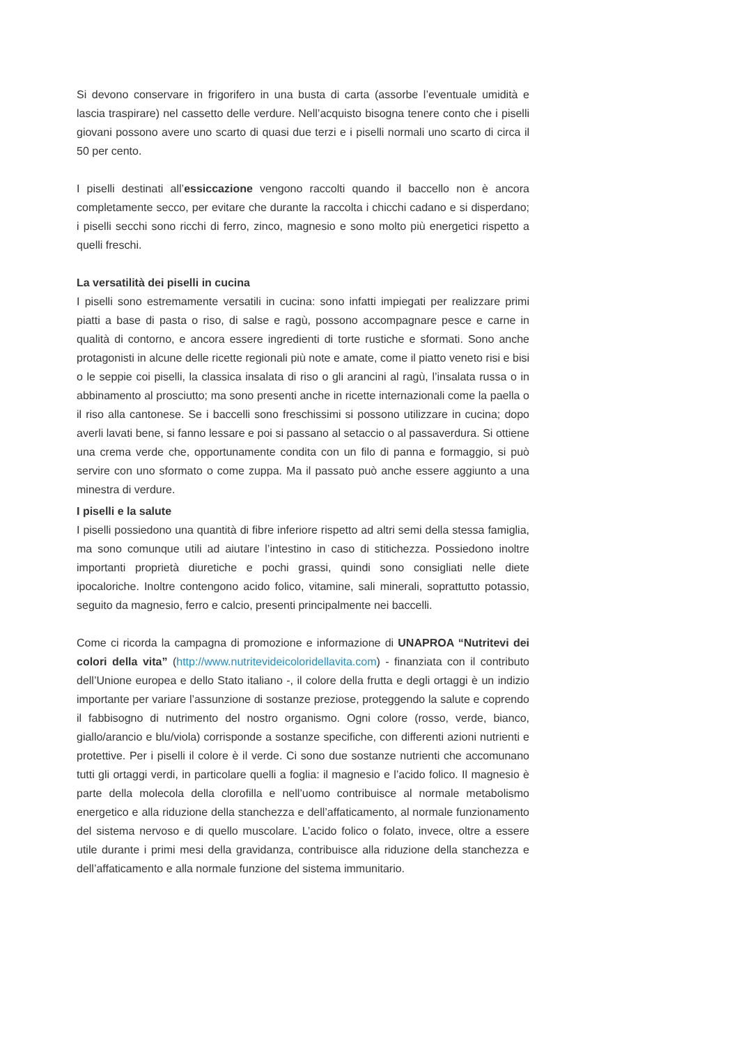Si devono conservare in frigorifero in una busta di carta (assorbe l’eventuale umidità e lascia traspirare) nel cassetto delle verdure. Nell’acquisto bisogna tenere conto che i piselli giovani possono avere uno scarto di quasi due terzi e i piselli normali uno scarto di circa il 50 per cento.
I piselli destinati all’essiccazione vengono raccolti quando il baccello non è ancora completamente secco, per evitare che durante la raccolta i chicchi cadano e si disperdano; i piselli secchi sono ricchi di ferro, zinco, magnesio e sono molto più energetici rispetto a quelli freschi.
La versatilità dei piselli in cucina
I piselli sono estremamente versatili in cucina: sono infatti impiegati per realizzare primi piatti a base di pasta o riso, di salse e ragù, possono accompagnare pesce e carne in qualità di contorno, e ancora essere ingredienti di torte rustiche e sformati. Sono anche protagonisti in alcune delle ricette regionali più note e amate, come il piatto veneto risi e bisi o le seppie coi piselli, la classica insalata di riso o gli arancini al ragù, l’insalata russa o in abbinamento al prosciutto; ma sono presenti anche in ricette internazionali come la paella o il riso alla cantonese. Se i baccelli sono freschissimi si possono utilizzare in cucina; dopo averli lavati bene, si fanno lessare e poi si passano al setaccio o al passaverdura. Si ottiene una crema verde che, opportunamente condita con un filo di panna e formaggio, si può servire con uno sformato o come zuppa. Ma il passato può anche essere aggiunto a una minestra di verdure.
I piselli e la salute
I piselli possiedono una quantità di fibre inferiore rispetto ad altri semi della stessa famiglia, ma sono comunque utili ad aiutare l’intestino in caso di stitichezza. Possiedono inoltre importanti proprietà diuretiche e pochi grassi, quindi sono consigliati nelle diete ipocaloriche. Inoltre contengono acido folico, vitamine, sali minerali, soprattutto potassio, seguito da magnesio, ferro e calcio, presenti principalmente nei baccelli.
Come ci ricorda la campagna di promozione e informazione di UNAPROA “Nutritevi dei colori della vita” (http://www.nutritevideicoloridellavita.com) - finanziata con il contributo dell’Unione europea e dello Stato italiano -, il colore della frutta e degli ortaggi è un indizio importante per variare l’assunzione di sostanze preziose, proteggendo la salute e coprendo il fabbisogno di nutrimento del nostro organismo. Ogni colore (rosso, verde, bianco, giallo/arancio e blu/viola) corrisponde a sostanze specifiche, con differenti azioni nutrienti e protettive. Per i piselli il colore è il verde. Ci sono due sostanze nutrienti che accomunano tutti gli ortaggi verdi, in particolare quelli a foglia: il magnesio e l’acido folico. Il magnesio è parte della molecola della clorofilla e nell’uomo contribuisce al normale metabolismo energetico e alla riduzione della stanchezza e dell’affaticamento, al normale funzionamento del sistema nervoso e di quello muscolare. L’acido folico o folato, invece, oltre a essere utile durante i primi mesi della gravidanza, contribuisce alla riduzione della stanchezza e dell’affaticamento e alla normale funzione del sistema immunitario.